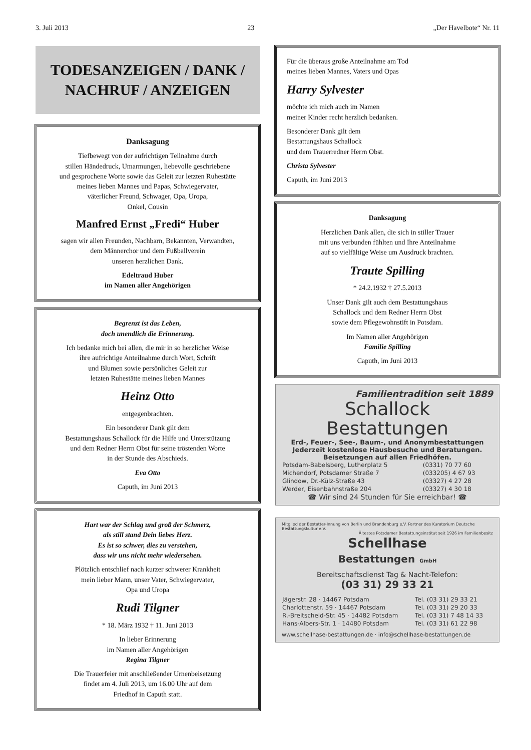3. Juli 2013 23 „Der Havelbote“ Nr. 11
TODESANZEIGEN / DANK /
NACHRUF / ANZEIGEN
Danksagung
Tiefbewegt von der aufrichtigen Teilnahme durch
stillen Händedruck, Umarmungen, liebevolle geschriebene
und gesprochene Worte sowie das Geleit zur letzten Ruhestätte
meines lieben Mannes und Papas, Schwiegervater,
väterlicher Freund, Schwager, Opa, Uropa,
Onkel, Cousin
Manfred Ernst „Fredi“ Huber
sagen wir allen Freunden, Nachbarn, Bekannten, Verwandten,
dem Männerchor und dem Fußballverein
unseren herzlichen Dank.
Edeltraud Huber
im Namen aller Angehörigen
Begrenzt ist das Leben,
doch unendlich die Erinnerung.
Ich bedanke mich bei allen, die mir in so herzlicher Weise
ihre aufrichtige Anteilnahme durch Wort, Schrift
und Blumen sowie persönliches Geleit zur
letzten Ruhestätte meines lieben Mannes
Heinz Otto
entgegenbrachten.
Ein besonderer Dank gilt dem
Bestattungshaus Schallock für die Hilfe und Unterstützung
und dem Redner Herrn Obst für seine tröstenden Worte
in der Stunde des Abschieds.
Eva Otto
Caputh, im Juni 2013
Hart war der Schlag und groß der Schmerz,
als still stand Dein liebes Herz.
Es ist so schwer, dies zu verstehen,
dass wir uns nicht mehr wiedersehen.
Plötzlich entschlief nach kurzer schwerer Krankheit
mein lieber Mann, unser Vater, Schwiegervater,
Opa und Uropa
Rudi Tilgner
* 18. März 1932 † 11. Juni 2013
In lieber Erinnerung
im Namen aller Angehörigen
Regina Tilgner
Die Trauerfeier mit anschließender Urnenbeisetzung
findet am 4. Juli 2013, um 16.00 Uhr auf dem
Friedhof in Caputh statt.
Für die überaus große Anteilnahme am Tod
meines lieben Mannes, Vaters und Opas
Harry Sylvester
möchte ich mich auch im Namen
meiner Kinder recht herzlich bedanken.
Besonderer Dank gilt dem
Bestattungshaus Schallock
und dem Trauerredner Herrn Obst.
Christa Sylvester
Caputh, im Juni 2013
Danksagung
Herzlichen Dank allen, die sich in stiller Trauer
mit uns verbunden fühlten und Ihre Anteilnahme
auf so vielfältige Weise um Ausdruck brachten.
Traute Spilling
* 24.2.1932 † 27.5.2013
Unser Dank gilt auch dem Bestattungshaus
Schallock und dem Redner Herrn Obst
sowie dem Pflegewohnstift in Potsdam.
Im Namen aller Angehörigen
Familie Spilling
Caputh, im Juni 2013
Familientradition seit 1889
Schallock
Bestattungen
Erd-, Feuer-, See-, Baum-, und Anonymbestattungen
Jederzeit kostenlose Hausbesuche und Beratungen.
Beisetzungen auf allen Friedhöfen.
| Potsdam-Babelsberg, Lutherplatz 5 | (0331) 70 77 60 |
| Michendorf, Potsdamer Straße 7 | (033205) 4 67 93 |
| Glindow, Dr.-Külz-Straße 43 | (03327) 4 27 28 |
| Werder, Eisenbahnstraße 204 | (03327) 4 30 18 |
☎ Wir sind 24 Stunden für Sie erreichbar! ☎
Mitglied der Bestatter-Innung von Berlin und Brandenburg e.V. Partner des Kuratorium Deutsche Bestattungskultur e.V.
Ältestes Potsdamer Bestattungsinstitut seit 1926 im Familienbesitz
Schellhase
Bestattungen GmbH
Bereitschaftsdienst Tag & Nacht-Telefon:
(03 31) 29 33 21
| Jägerstr. 28 · 14467 Potsdam | Tel. (03 31) 29 33 21 |
| Charlottenstr. 59 · 14467 Potsdam | Tel. (03 31) 29 20 33 |
| R.-Breitscheid-Str. 45 · 14482 Potsdam | Tel. (03 31) 7 48 14 33 |
| Hans-Albers-Str. 1 · 14480 Potsdam | Tel. (03 31) 61 22 98 |
www.schellhase-bestattungen.de · info@schellhase-bestattungen.de